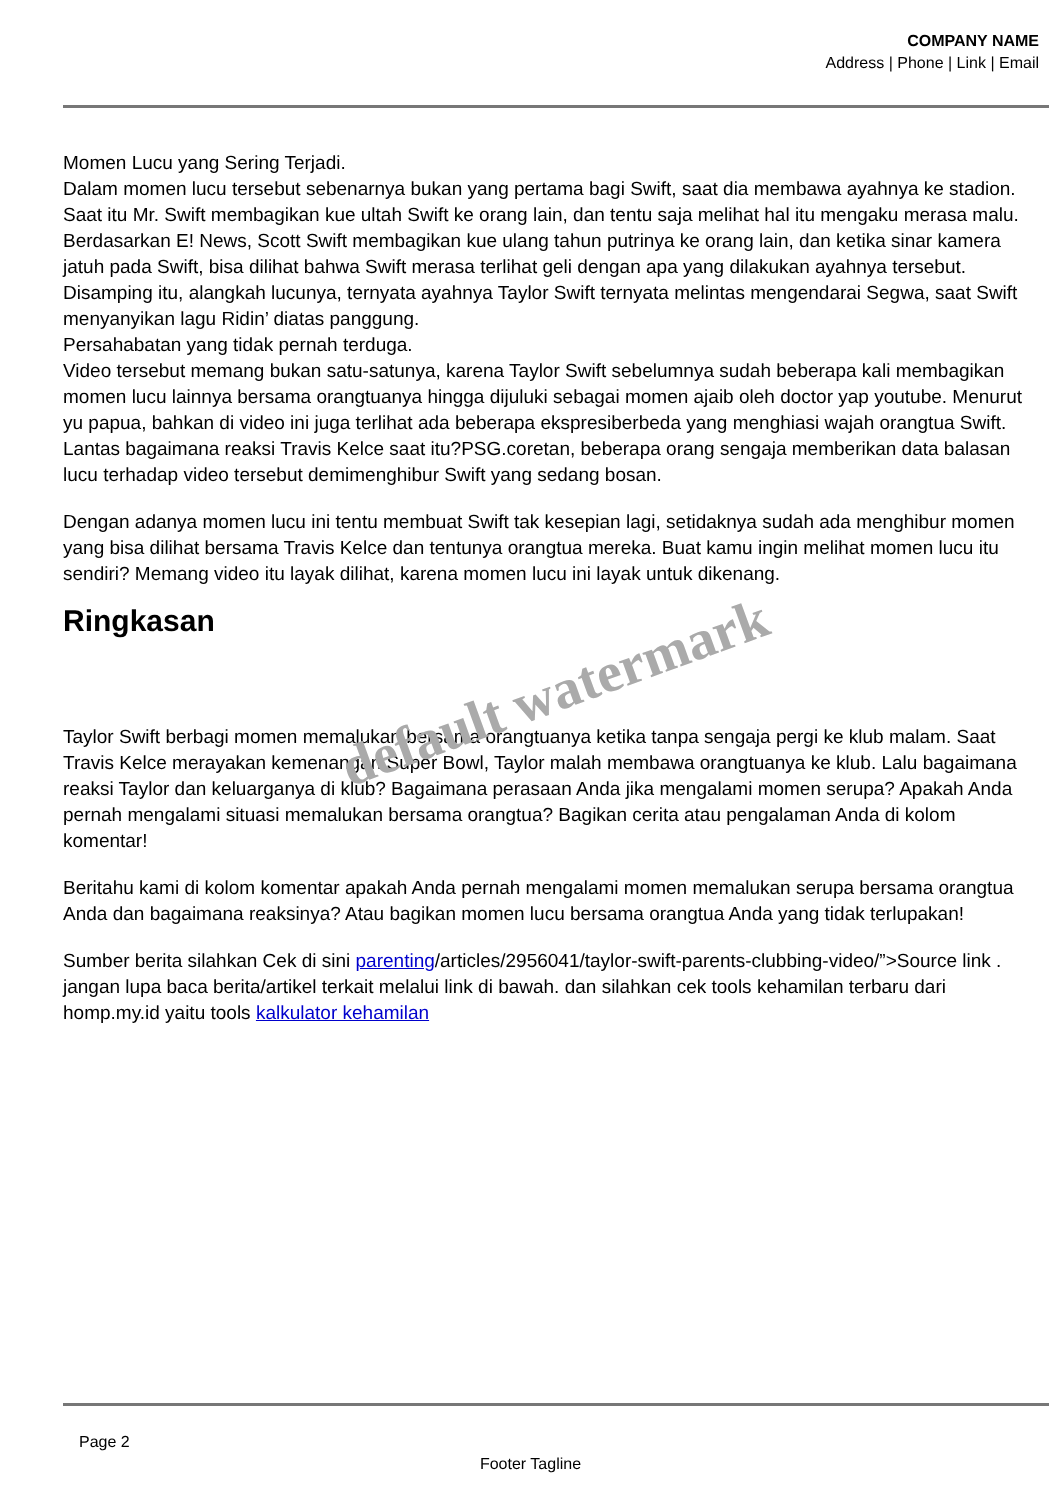COMPANY NAME
Address | Phone | Link | Email
Momen Lucu yang Sering Terjadi.
Dalam momen lucu tersebut sebenarnya bukan yang pertama bagi Swift, saat dia membawa ayahnya ke stadion. Saat itu Mr. Swift membagikan kue ultah Swift ke orang lain, dan tentu saja melihat hal itu mengaku merasa malu. Berdasarkan E! News, Scott Swift membagikan kue ulang tahun putrinya ke orang lain, dan ketika sinar kamera jatuh pada Swift, bisa dilihat bahwa Swift merasa terlihat geli dengan apa yang dilakukan ayahnya tersebut. Disamping itu, alangkah lucunya, ternyata ayahnya Taylor Swift ternyata melintas mengendarai Segwa, saat Swift menyanyikan lagu Ridin’ diatas panggung.
Persahabatan yang tidak pernah terduga.
Video tersebut memang bukan satu-satunya, karena Taylor Swift sebelumnya sudah beberapa kali membagikan momen lucu lainnya bersama orangtuanya hingga dijuluki sebagai momen ajaib oleh doctor yap youtube. Menurut yu papua, bahkan di video ini juga terlihat ada beberapa ekspresiberbeda yang menghiasi wajah orangtua Swift. Lantas bagaimana reaksi Travis Kelce saat itu?PSG.coretan, beberapa orang sengaja memberikan data balasan lucu terhadap video tersebut demimenghibur Swift yang sedang bosan.
Dengan adanya momen lucu ini tentu membuat Swift tak kesepian lagi, setidaknya sudah ada menghibur momen yang bisa dilihat bersama Travis Kelce dan tentunya orangtua mereka. Buat kamu ingin melihat momen lucu itu sendiri? Memang video itu layak dilihat, karena momen lucu ini layak untuk dikenang.
Ringkasan
Taylor Swift berbagi momen memalukan bersama orangtuanya ketika tanpa sengaja pergi ke klub malam. Saat Travis Kelce merayakan kemenangan Super Bowl, Taylor malah membawa orangtuanya ke klub. Lalu bagaimana reaksi Taylor dan keluarganya di klub? Bagaimana perasaan Anda jika mengalami momen serupa? Apakah Anda pernah mengalami situasi memalukan bersama orangtua? Bagikan cerita atau pengalaman Anda di kolom komentar!
Beritahu kami di kolom komentar apakah Anda pernah mengalami momen memalukan serupa bersama orangtua Anda dan bagaimana reaksinya? Atau bagikan momen lucu bersama orangtua Anda yang tidak terlupakan!
Sumber berita silahkan Cek di sini parenting/articles/2956041/taylor-swift-parents-clubbing-video/”>Source link . jangan lupa baca berita/artikel terkait melalui link di bawah. dan silahkan cek tools kehamilan terbaru dari homp.my.id yaitu tools kalkulator kehamilan
default watermark
Page 2
Footer Tagline